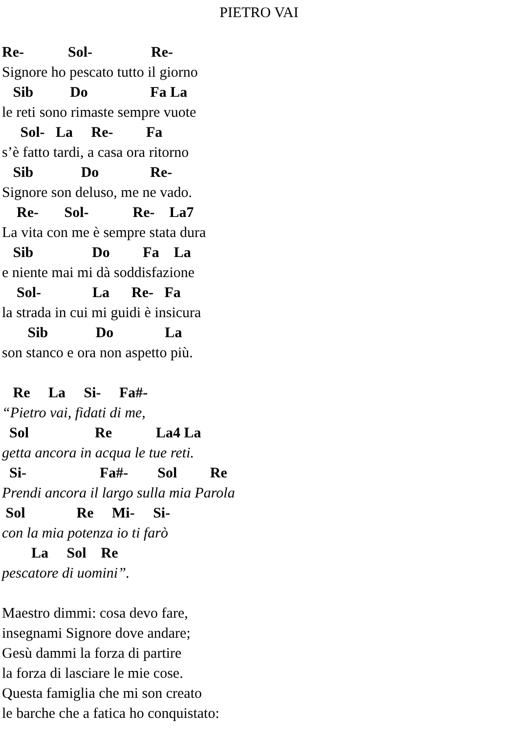PIETRO VAI
Re- Sol- Re-
Signore ho pescato tutto il giorno
Sib Do Fa La
le reti sono rimaste sempre vuote
Sol- La Re- Fa
s’è fatto tardi, a casa ora ritorno
Sib Do Re-
Signore son deluso, me ne vado.
Re- Sol- Re- La7
La vita con me è sempre stata dura
Sib Do Fa La
e niente mai mi dà soddisfazione
Sol- La Re- Fa
la strada in cui mi guidi è insicura
Sib Do La
son stanco e ora non aspetto più.
Re La Si- Fa#-
“Pietro vai, fidati di me,
Sol Re La4 La
getta ancora in acqua le tue reti.
Si- Fa#- Sol Re
Prendi ancora il largo sulla mia Parola
Sol Re Mi- Si-
con la mia potenza io ti farò
La Sol Re
pescatore di uomini”.
Maestro dimmi: cosa devo fare,
insegnami Signore dove andare;
Gesù dammi la forza di partire
la forza di lasciare le mie cose.
Questa famiglia che mi son creato
le barche che a fatica ho conquistato: